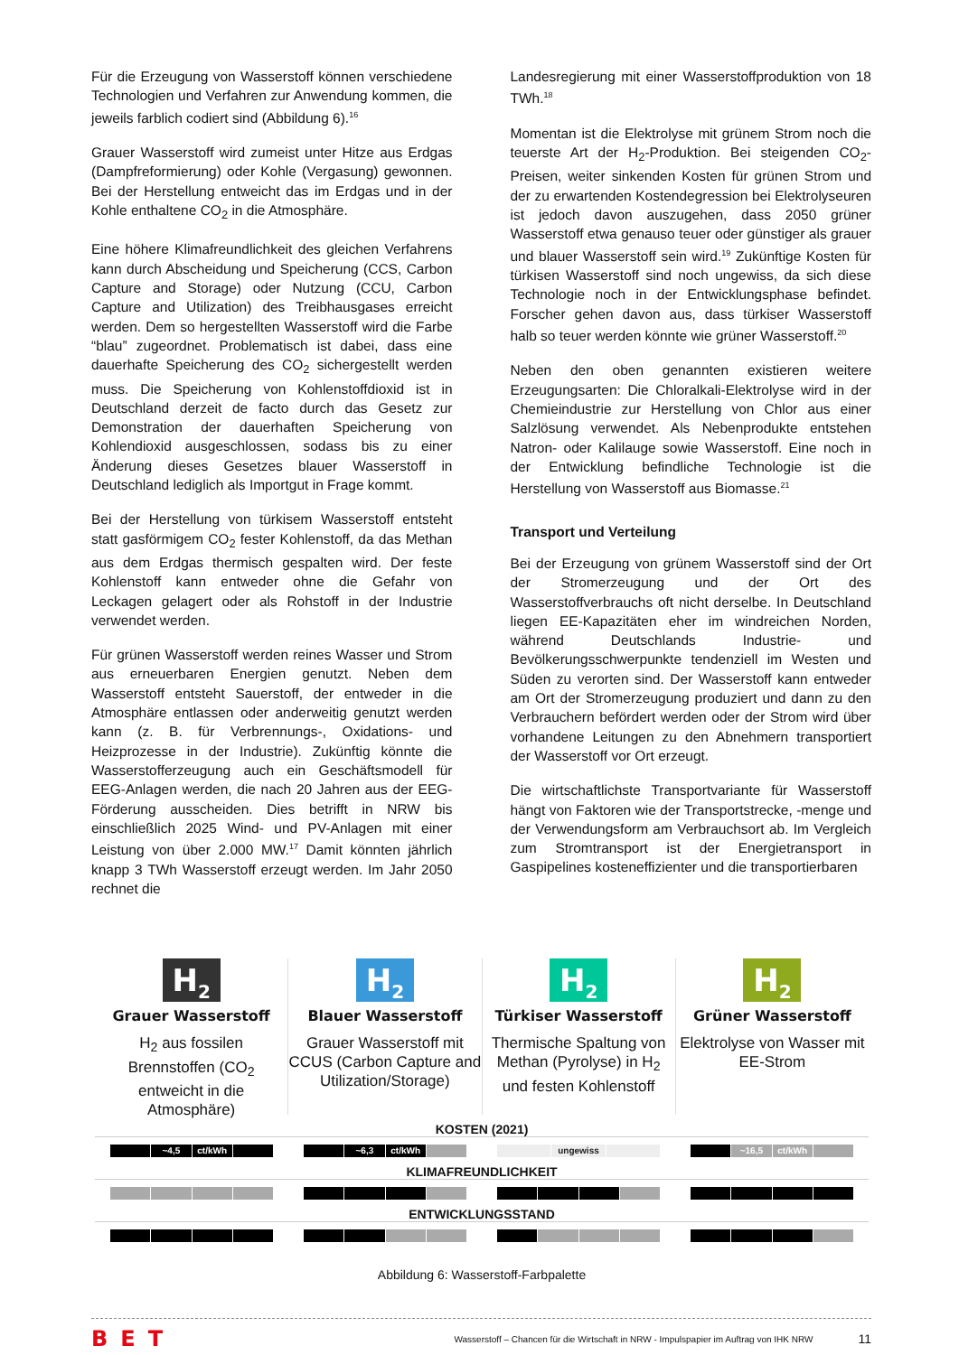Für die Erzeugung von Wasserstoff können verschiedene Technologien und Verfahren zur Anwendung kommen, die jeweils farblich codiert sind (Abbildung 6).<sup>16</sup>
Grauer Wasserstoff wird zumeist unter Hitze aus Erdgas (Dampfreformierung) oder Kohle (Vergasung) gewonnen. Bei der Herstellung entweicht das im Erdgas und in der Kohle enthaltene CO<sub>2</sub> in die Atmosphäre.
Eine höhere Klimafreundlichkeit des gleichen Verfahrens kann durch Abscheidung und Speicherung (CCS, Carbon Capture and Storage) oder Nutzung (CCU, Carbon Capture and Utilization) des Treibhausgases erreicht werden. Dem so hergestellten Wasserstoff wird die Farbe “blau” zugeordnet. Problematisch ist dabei, dass eine dauerhafte Speicherung des CO<sub>2</sub> sichergestellt werden muss. Die Speicherung von Kohlenstoffdioxid ist in Deutschland derzeit de facto durch das Gesetz zur Demonstration der dauerhaften Speicherung von Kohlendioxid ausgeschlossen, sodass bis zu einer Änderung dieses Gesetzes blauer Wasserstoff in Deutschland lediglich als Importgut in Frage kommt.
Bei der Herstellung von türkisem Wasserstoff entsteht statt gasförmigem CO<sub>2</sub> fester Kohlenstoff, da das Methan aus dem Erdgas thermisch gespalten wird. Der feste Kohlenstoff kann entweder ohne die Gefahr von Leckagen gelagert oder als Rohstoff in der Industrie verwendet werden.
Für grünen Wasserstoff werden reines Wasser und Strom aus erneuerbaren Energien genutzt. Neben dem Wasserstoff entsteht Sauerstoff, der entweder in die Atmosphäre entlassen oder anderweitig genutzt werden kann (z. B. für Verbrennungs-, Oxidations- und Heizprozesse in der Industrie). Zukünftig könnte die Wasserstofferzeugung auch ein Geschäftsmodell für EEG-Anlagen werden, die nach 20 Jahren aus der EEG-Förderung ausscheiden. Dies betrifft in NRW bis einschließlich 2025 Wind- und PV-Anlagen mit einer Leistung von über 2.000 MW.<sup>17</sup> Damit könnten jährlich knapp 3 TWh Wasserstoff erzeugt werden. Im Jahr 2050 rechnet die
Landesregierung mit einer Wasserstoffproduktion von 18 TWh.<sup>18</sup>
Momentan ist die Elektrolyse mit grünem Strom noch die teuerste Art der H<sub>2</sub>-Produktion. Bei steigenden CO<sub>2</sub>-Preisen, weiter sinkenden Kosten für grünen Strom und der zu erwartenden Kostendegression bei Elektrolyseuren ist jedoch davon auszugehen, dass 2050 grüner Wasserstoff etwa genauso teuer oder günstiger als grauer und blauer Wasserstoff sein wird.<sup>19</sup> Zukünftige Kosten für türkisen Wasserstoff sind noch ungewiss, da sich diese Technologie noch in der Entwicklungsphase befindet. Forscher gehen davon aus, dass türkiser Wasserstoff halb so teuer werden könnte wie grüner Wasserstoff.<sup>20</sup>
Neben den oben genannten existieren weitere Erzeugungsarten: Die Chloralkali-Elektrolyse wird in der Chemieindustrie zur Herstellung von Chlor aus einer Salzlösung verwendet. Als Nebenprodukte entstehen Natron- oder Kalilauge sowie Wasserstoff. Eine noch in der Entwicklung befindliche Technologie ist die Herstellung von Wasserstoff aus Biomasse.<sup>21</sup>
Transport und Verteilung
Bei der Erzeugung von grünem Wasserstoff sind der Ort der Stromerzeugung und der Ort des Wasserstoffverbrauchs oft nicht derselbe. In Deutschland liegen EE-Kapazitäten eher im windreichen Norden, während Deutschlands Industrie- und Bevölkerungsschwerpunkte tendenziell im Westen und Süden zu verorten sind. Der Wasserstoff kann entweder am Ort der Stromerzeugung produziert und dann zu den Verbrauchern befördert werden oder der Strom wird über vorhandene Leitungen zu den Abnehmern transportiert der Wasserstoff vor Ort erzeugt.
Die wirtschaftlichste Transportvariante für Wasserstoff hängt von Faktoren wie der Transportstrecke, -menge und der Verwendungsform am Verbrauchsort ab. Im Vergleich zum Stromtransport ist der Energietransport in Gaspipelines kosteneffizienter und die transportierbaren
H<sub>2</sub>
Grauer Wasserstoff
H<sub>2</sub> aus fossilen Brennstoffen (CO<sub>2</sub> entweicht in die Atmosphäre)
H<sub>2</sub>
Blauer Wasserstoff
Grauer Wasserstoff mit CCUS (Carbon Capture and Utilization/Storage)
H<sub>2</sub>
Türkiser Wasserstoff
Thermische Spaltung von Methan (Pyrolyse) in H<sub>2</sub> und festen Kohlenstoff
H<sub>2</sub>
Grüner Wasserstoff
Elektrolyse von Wasser mit EE-Strom
KOSTEN (2021)
~4,5 ct/kWh ~6,3 ct/kWh ungewiss ~16,5 ct/kWh
KLIMAFREUNDLICHKEIT
ENTWICKLUNGSSTAND
Abbildung 6: Wasserstoff-Farbpalette
BET Wasserstoff – Chancen für die Wirtschaft in NRW - Impulspapier im Auftrag von IHK NRW 11